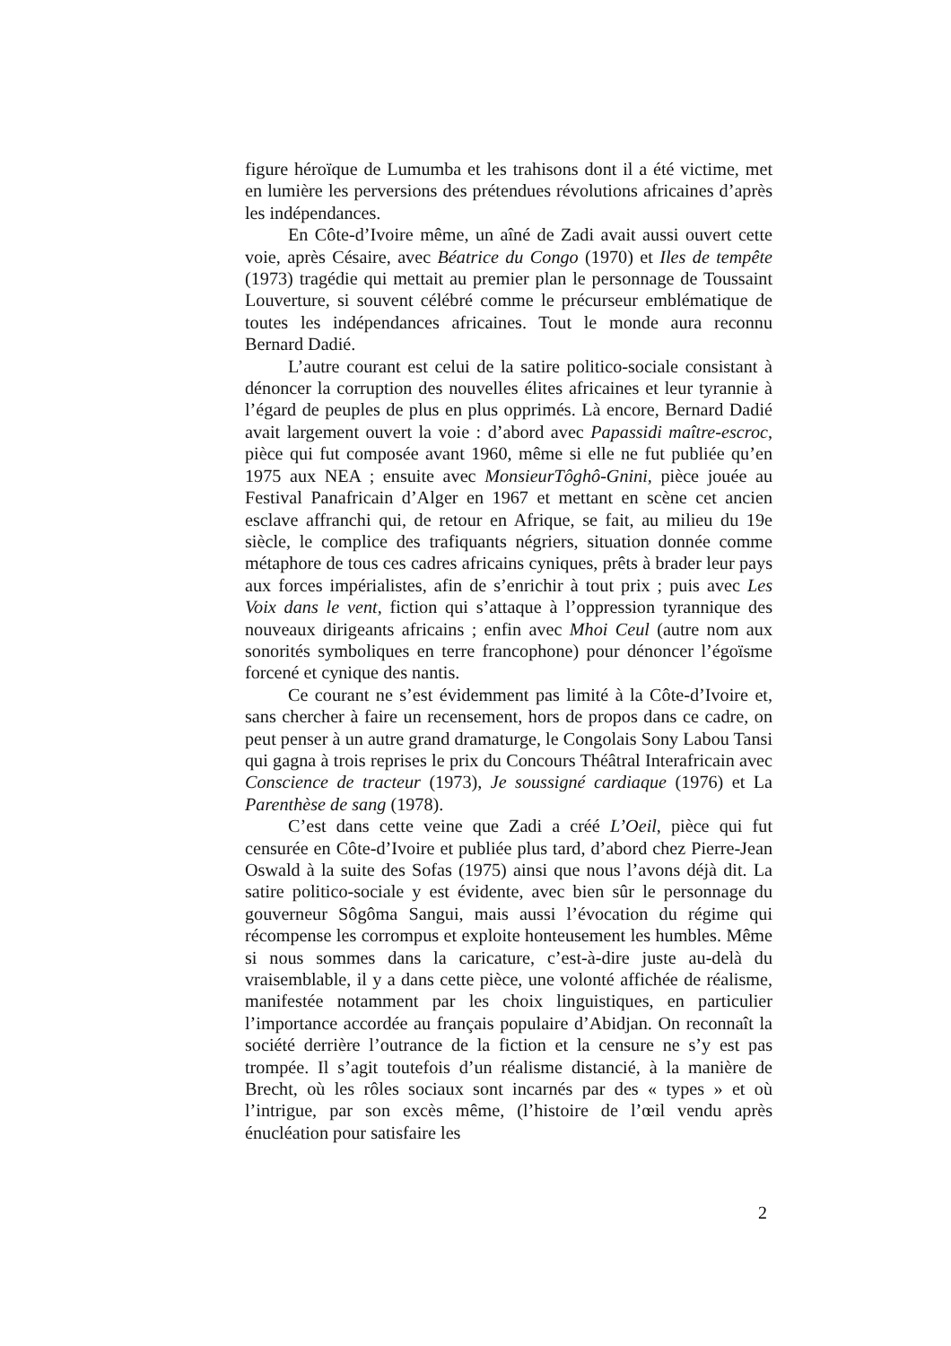figure héroïque de Lumumba et les trahisons dont il a été victime, met en lumière les perversions des prétendues révolutions africaines d’après les indépendances.
En Côte-d’Ivoire même, un aîné de Zadi avait aussi ouvert cette voie, après Césaire, avec Béatrice du Congo (1970) et Iles de tempête (1973) tragédie qui mettait au premier plan le personnage de Toussaint Louverture, si souvent célébré comme le précurseur emblématique de toutes les indépendances africaines. Tout le monde aura reconnu Bernard Dadié.
L’autre courant est celui de la satire politico-sociale consistant à dénoncer la corruption des nouvelles élites africaines et leur tyrannie à l’égard de peuples de plus en plus opprimés. Là encore, Bernard Dadié avait largement ouvert la voie : d’abord avec Papassidi maître-escroc, pièce qui fut composée avant 1960, même si elle ne fut publiée qu’en 1975 aux NEA ; ensuite avec MonsieurTôghô-Gnini, pièce jouée au Festival Panafricain d’Alger en 1967 et mettant en scène cet ancien esclave affranchi qui, de retour en Afrique, se fait, au milieu du 19e siècle, le complice des trafiquants négriers, situation donnée comme métaphore de tous ces cadres africains cyniques, prêts à brader leur pays aux forces impérialistes, afin de s’enrichir à tout prix ; puis avec Les Voix dans le vent, fiction qui s’attaque à l’oppression tyrannique des nouveaux dirigeants africains ; enfin avec Mhoi Ceul (autre nom aux sonorités symboliques en terre francophone) pour dénoncer l’égoïsme forcené et cynique des nantis.
Ce courant ne s’est évidemment pas limité à la Côte-d’Ivoire et, sans chercher à faire un recensement, hors de propos dans ce cadre, on peut penser à un autre grand dramaturge, le Congolais Sony Labou Tansi qui gagna à trois reprises le prix du Concours Théâtral Interafricain avec Conscience de tracteur (1973), Je soussigné cardiaque (1976) et La Parenthèse de sang (1978).
C’est dans cette veine que Zadi a créé L’Oeil, pièce qui fut censurée en Côte-d’Ivoire et publiée plus tard, d’abord chez Pierre-Jean Oswald à la suite des Sofas (1975) ainsi que nous l’avons déjà dit. La satire politico-sociale y est évidente, avec bien sûr le personnage du gouverneur Sôgôma Sangui, mais aussi l’évocation du régime qui récompense les corrompus et exploite honteusement les humbles. Même si nous sommes dans la caricature, c’est-à-dire juste au-delà du vraisemblable, il y a dans cette pièce, une volonté affichée de réalisme, manifestée notamment par les choix linguistiques, en particulier l’importance accordée au français populaire d’Abidjan. On reconnaît la société derrière l’outrance de la fiction et la censure ne s’y est pas trompée. Il s’agit toutefois d’un réalisme distancié, à la manière de Brecht, où les rôles sociaux sont incarnés par des « types » et où l’intrigue, par son excès même, (l’histoire de l’œil vendu après énucléation pour satisfaire les
2